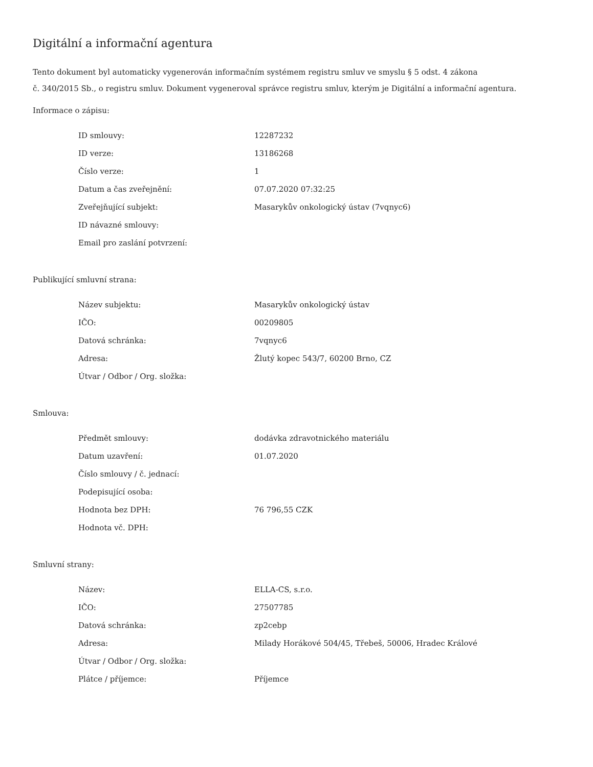Digitální a informační agentura
Tento dokument byl automaticky vygenerován informačním systémem registru smluv ve smyslu § 5 odst. 4 zákona
č. 340/2015 Sb., o registru smluv. Dokument vygeneroval správce registru smluv, kterým je Digitální a informační agentura.
Informace o zápisu:
| ID smlouvy: | 12287232 |
| ID verze: | 13186268 |
| Číslo verze: | 1 |
| Datum a čas zveřejnění: | 07.07.2020 07:32:25 |
| Zveřejňující subjekt: | Masarykův onkologický ústav (7vqnyc6) |
| ID návazné smlouvy: | |
| Email pro zaslání potvrzení: | |
Publikující smluvní strana:
| Název subjektu: | Masarykův onkologický ústav |
| IČO: | 00209805 |
| Datová schránka: | 7vqnyc6 |
| Adresa: | Žlutý kopec 543/7, 60200 Brno, CZ |
| Útvar / Odbor / Org. složka: | |
Smlouva:
| Předmět smlouvy: | dodávka zdravotnického materiálu |
| Datum uzavření: | 01.07.2020 |
| Číslo smlouvy / č. jednací: | |
| Podepisující osoba: | |
| Hodnota bez DPH: | 76 796,55 CZK |
| Hodnota vč. DPH: | |
Smluvní strany:
| Název: | ELLA-CS, s.r.o. |
| IČO: | 27507785 |
| Datová schránka: | zp2cebp |
| Adresa: | Milady Horákové 504/45, Třebeš, 50006, Hradec Králové |
| Útvar / Odbor / Org. složka: | |
| Plátce / příjemce: | Příjemce |